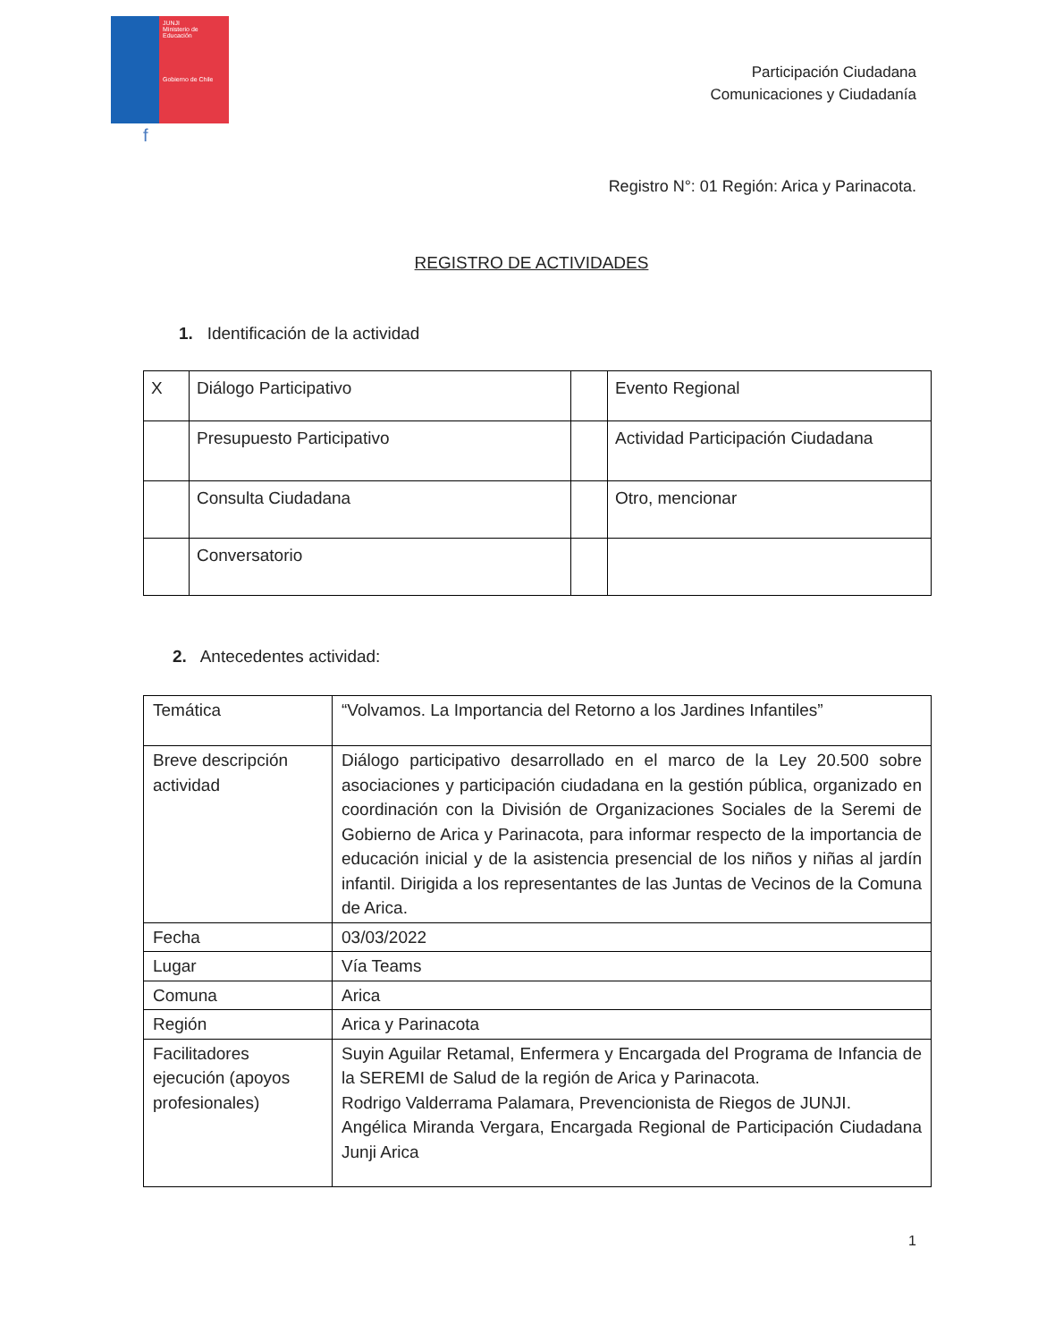JUNJI
Ministerio de Educación
Gobierno de Chile
f
Participación Ciudadana
Comunicaciones y Ciudadanía
Registro N°: 01 Región: Arica y Parinacota.
REGISTRO DE ACTIVIDADES
1. Identificación de la actividad
| X | Diálogo Participativo | | Evento Regional |
| | Presupuesto Participativo | | Actividad Participación Ciudadana |
| | Consulta Ciudadana | | Otro, mencionar |
| | Conversatorio | | |
2. Antecedentes actividad:
| Temática | “Volvamos. La Importancia del Retorno a los Jardines Infantiles” |
| Breve descripción actividad | Diálogo participativo desarrollado en el marco de la Ley 20.500 sobre asociaciones y participación ciudadana en la gestión pública, organizado en coordinación con la División de Organizaciones Sociales de la Seremi de Gobierno de Arica y Parinacota, para informar respecto de la importancia de educación inicial y de la asistencia presencial de los niños y niñas al jardín infantil. Dirigida a los representantes de las Juntas de Vecinos de la Comuna de Arica. |
| Fecha | 03/03/2022 |
| Lugar | Vía Teams |
| Comuna | Arica |
| Región | Arica y Parinacota |
| Facilitadores ejecución (apoyos profesionales) | Suyin Aguilar Retamal, Enfermera y Encargada del Programa de Infancia de la SEREMI de Salud de la región de Arica y Parinacota. Rodrigo Valderrama Palamara, Prevencionista de Riegos de JUNJI. Angélica Miranda Vergara, Encargada Regional de Participación Ciudadana Junji Arica |
1